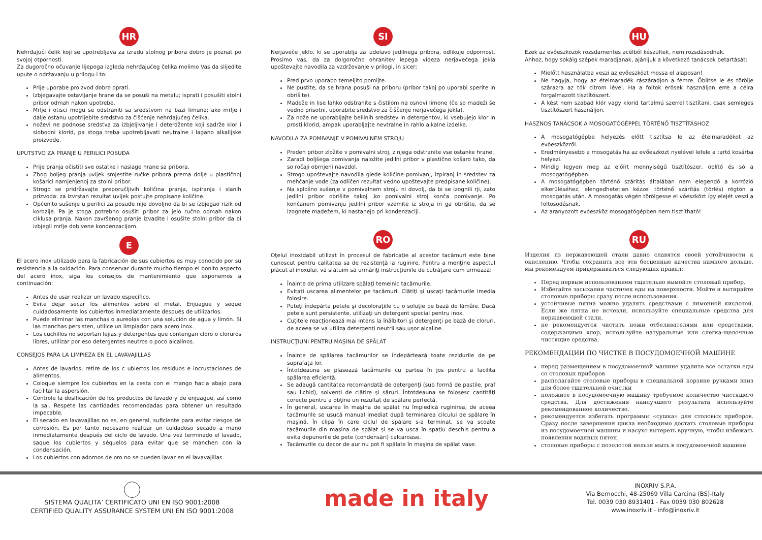HR
Nehrđajući čelik koji se upotrebljava za izradu stolnog pribora dobro je poznat po svojoj otpornosti.
Za dugoročno očuvanje lijepoga izgleda nehrđajućeg čelika molimo Vas da slijedite upute o održavanju u prilogu i to:
Prije uporabe proizvod dobro oprati.
Izbjegavajte ostavljanje hrane da se posuši na metalu; isprati i posušiti stolni pribor odmah nakon upotrebe.
Mrlje i otisci mogu se odstraniti sa sredstvom na bazi limuna; ako mrlje i dalje ostanu upotrijebite sredstvo za čišćenje nehrđajućeg čelika.
noževi ne podnose sredstva za izbjeljivanje i deterdžente koji sadrže klor i slobodni klorid, pa stoga treba upotrebljavati neutralne i lagano alkalijske proizvode.
UPUTSTVO ZA PRANJE U PERILICI POSUĐA
Prije pranja očistiti sve ostatke i naslage hrane sa pribora.
Zbog boljeg pranja uvijek smjestite ručke pribora prema dolje u plastičnoj košarici namjenjenoj za stolni pribor.
Strogo se pridržavajte preporučljivih količina pranja, ispiranja i slanih prizvoda: za izvrstan rezultat uvijek postujte propisane količine.
Općenito sušenje u perilici za posuđe nije dovoljno da bi se izbjegao rizik od korozije. Pa je stoga potrebno osušiti pribor za jelo ručno odmah nakon ciklusa pranja. Nakon završenog pranje izvadite i osušite stolni pribor da bi izbjegli mrlje dobivene kondenzacijom.
E
El acero inox utilizado para la fabricación de sus cubiertos es muy conocido por su resistencia a la oxidación. Para conservar durante mucho tiempo el bonito aspecto del acero inox, siga los consejos de mantenimiento que exponemos a continuación:
Antes de usar realizar un lavado específico.
Evite dejar secar los alimentos sobre el metal. Enjuague y seque cuidadosamente los cubiertos inmediatamente después de utilizarlos.
Puede eliminar las manchas o aureolas con una solución de agua y limón. Si las manchas persisten, utilice un limpiador para acero inox.
Los cuchillos no soportan lejias y detergentes que contengan cloro o cloruros libres, utilizar por eso detergentes neutros o poco alcalinos.
CONSEJOS PARA LA LIMPIEZA EN EL LAVAVAJILLAS
Antes de lavarlos, retire de los c ubiertos los residuos e incrustaciones de alimentos.
Coloque siempre los cubiertos en la cesta con el mango hacia abajo para facilitar la aspersión.
Controle la dosificación de los productos de lavado y de enjuague, así como la sal. Respete las cantidades recomendadas para obtener un resultado impecable.
El secado en lavavajillas no es, en general, suficiente para evitar riesgos de corrosión. Es por tanto necesario realizar un cuidadoso secado a mano inmediatamente después del ciclo de lavado. Una vez terminado el lavado, saque los cubiertos y séquelos para evitar que se manchen con la condensación.
Los cubiertos con adornos de oro no se pueden lavar en el lavavajillas.
SI
Nerjaveče jeklo, ki se uporablja za izdelavo jedilnega pribora, odlikuje odpornost. Prosimo vas, da za dolgoročno ohranitev lepega videza nerjavečega jekla upoštevajte navodila za vzdrževanje v prilogi, in sicer:
Pred prvo uporabo temeljito pomijte.
Ne pustite, da se hrana posuši na priboru (pribor takoj po uporabi sperite in obrišite).
Madeže in lise lahko odstranite s čistilom na osnovi limone (če so madeži še vedno prisotni, uporabite sredstvo za čiščenje nerjavečega jekla).
Za nože ne uporabljajte belilnih sredstev in detergentov, ki vsebujejo klor in prosti klorid, ampak uporabljajte nevtralne in rahlo alkalne izdelke.
NAVODILA ZA POMIVANJE V POMIVALNEM STROJU
Preden pribor zložite v pomivalni stroj, z njega odstranite vse ostanke hrane.
Zaradi boljšega pomivanja naložite jedilni pribor v plastično košaro tako, da so ročaji obrnjeni navzdol.
Strogo upoštevajte navodila glede količine pomivanj, izpiranj in sredstev za mehčanje vode (za odličen rezultat vedno upoštevajte predpisane količine).
Na splošno sušenje v pomivalnem stroju ni dovolj, da bi se izognili rji, zato jedilni pribor obrišite takoj ,ko pomivalni stroj konča pomivanje. Po končanem pomivanju jedilni pribor vzemite iz stroja in ga obrišite, da se izognete madežem, ki nastanejo pri kondenzaciji.
RO
Oţelul inoxidabil utilizat în procesul de fabricaţie al acestor tacâmuri este bine cunoscut pentru calitatea sa de rezistenţă la ruginire. Pentru a menţine aspectul plăcut al inoxului, vă sfătuim să urmăriţi instrucţiunile de cutrăţare cum urmează:
Înainte de prima utilizare spălaţi temeinic tacâmurile.
Evitaţi uscarea alimentelor pe tacâmuri. Clătiţi şi uscaţi tacâmurile imedia folosire.
Puteţi îndepărta petele şi decoloraţiile cu o soluţie pe bază de lămâie. Dacă petele sunt persistente, utilizaţi un detergent special pentru inox.
Cuţitele reacţionează mai intens la înălbitori şi detergenţi pe bază de cloruri, de aceea se va utiliza detergenţi neutrii sau uşor alcaline.
INSTRUCŢIUNI PENTRU MAŞINA DE SPĂLAT
Înainte de spălarea tacâmurilor se îndepărtează toate rezidurile de pe suprafaţa lor.
Întotdeauna se plasează tacâmurile cu partea în jos pentru a facilita spălarea eficientă.
Se adaugă cantitatea recomandată de detergenţi (sub formă de pastile, praf sau lichid), solvenţi de clătire şi săruri. Întotdeauna se folosesc cantităţi corecte pentru a obţine un rezultat de spălare perfectă.
În general, uscarea în maşina de spălat nu împiedică ruginirea, de aceea tacâmurile se usucă manual imediat după terminarea cilcului de spălare în maşină. În clipa în care ciclul de spălare s-a terminat, se va scoate tacâmurile din maşina de spălat şi se va usca în spaţiu deschis pentru a evita depunerile de pete (condensări) calcaroase.
Tacâmurile cu decor de aur nu pot fi spălate în maşina de spălat vase.
HU
Ezek az evőeszközök rozsdamentes acélból készültek, nem rozsdásodnak.
Ahhoz, hogy sokáig szépek maradjanak, ajánljuk a következő tanácsok betartását:
Mielőtt használatba veszi az evőeszközt mossa el alaposan!
Ne hagyja, hogy az ételmaradék rászáradjon a fémre. Öblítse le és törölje szárazra az tók citrom lével. Ha a foltok erősek használjon erre a célra forgalmazott tisztítószert.
A kést nem szabad klór vagy klorid tartalmú szerrel tisztítani, csak semleges tisztítószert használjon.
HASZNOS TANÁCSOK A MOSOGATÓGÉPPEL TÖRTÉNŐ TISZTÍTÁSHOZ
A mosogatógépbe helyezés előtt tisztítsa le az ételmaradékot az evőeszközről.
Eredményesebb a mosogatás ha az evőeszközt nyelével lefele a tartó kosárba helyezi.
Mindig legyen meg az előírt mennyiségű tisztítószer, öblítő és só a mosogatógépben.
A mosogatógépben történő szárítás általában nem elegendő a korrózió elkerüléséhez, elengedhetetlen kézzel történő szárítás (törlés) rögtön a mosogatás után. A mosogatás végén törölgesse el vőeszközt így elejét veszi a foltosodásnak.
Az aranyozott evőeszköz mosogatógépben nem tisztítható!
RU
Изделия из нержавеющей стали давно славятся своей устойчивости к окислению. Чтобы сохранить все эти бесценные качества намного дольше, мы рекомендуем придерживаться следующих правил:
Перед первым использованием тщательно вымойте столовый прибор.
Избегайте засыхания частичек еды на поверхности. Мойте и вытирайте столовые приборы сразу после использования.
устойчивые пятна можно удалять средствами с лимонной кислотой. Если же пятна не исчезли, используйте специальные средства для нержавеющей стали.
не рекомендуется чистить ножи отбеливателями или средствами, содержащими хлор, используйте натуральные или слегка-щелочные чистящие средства.
РЕКОМЕНДАЦИИ ПО ЧИСТКЕ В ПОСУДОМОЕЧНОЙ МАШИНЕ
перед размещением в посудомоечной машине удалите все остатки еды со столовых приборов
располагайте столовые приборы в специальной корзине ручками вниз для более тщательной очистки
положите в посудомоечную машину требуемое количество чистящего средства. Для достижения наилучшего результата используйте рекомендованное количество.
рекомендуется избегать программы «сушка» для столовых приборов. Сразу после завершения цикла необходимо достать столовые приборы из посудомоечной машины и насухо вытереть вручную, чтобы избежать появления водяных пятен.
столовые приборы с позолотой нельзя мыть в посудомоечной машине
SISTEMA QUALITA’ CERTIFICATO UNI EN ISO 9001:2008
CERTIFIED QUALITY ASSURANCE SYSTEM UNI EN ISO 9001:2008
made in italy
INOXRIV S.P.A.
Via Bernocchi, 48-25069 Villa Carcina (BS)-Italy
Tel. 0039 030 8931401 - Fax 0039 030 802628
www.inoxriv.it - info@inoxriv.it